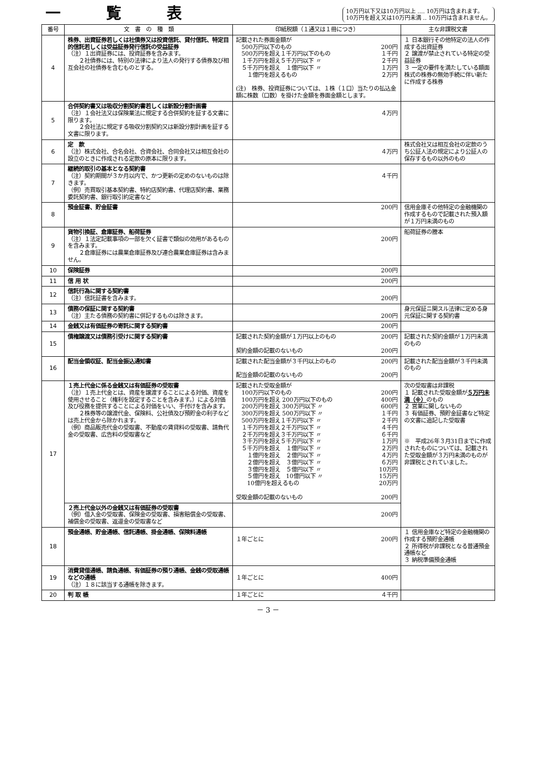一覧表
10万円以下又は10万円以上 ‥‥ 10万円は含まれます。
10万円を超え又は10万円未満 ‥ 10万円は含まれません。
| 番号 | 文 書 の 種 類 | 印紙税額（１通又は１冊につき） | 主な非課税文書 |
| --- | --- | --- | --- |
| 4 | 株券、出資証券若しくは社債券又は投資信託、貸付信託、特定目的信託若しくは受益証券発行信託の受益証券 （注）１出資証券には、投資証券を含みます。 ２社債券には、特別の法律により法人の発行する債券及び相互会社の社債券を含むものとする。 | 記載された券面金額が 500万円以下のもの 200円 500万円を超え１千万円以下のもの １千円 １千万円を超え５千万円以下 〃 ２千円 ５千万円を超え １億円以下 〃 １万円 １億円を超えるもの ２万円 (注) 株券、投資証券については、１株（１口）当たりの払込金額に株数（口数）を掛けた金額を券面金額とします。 | １ 日本銀行その他特定の法人の作成する出資証券 ２ 譲渡が禁止されている特定の受益証券 ３ 一定の要件を満たしている額面株式の株券の無効手続に伴い新たに作成する株券 |
| 5 | 合併契約書又は吸収分割契約書若しくは新設分割計画書 （注）１会社法又は保険業法に規定する合併契約を証する文書に限ります。 ２会社法に規定する吸収分割契約又は新設分割計画を証する文書に限ります。 | ４万円 | |
| 6 | 定 款 （注）株式会社、合名会社、合資会社、合同会社又は相互会社の設立のときに作成される定款の原本に限ります。 | ４万円 | 株式会社又は相互会社の定款のうち公証人法の規定により公証人の保存するもの以外のもの |
| 7 | 継続的取引の基本となる契約書 （注）契約期間が３か月以内で、かつ更新の定めのないものは除きます。 （例）売買取引基本契約書、特約店契約書、代理店契約書、業務委託契約書、銀行取引約定書など | ４千円 | |
| 8 | 預金証書、貯金証書 | 200円 | 信用金庫その他特定の金融機関の作成するもので記載された預入額が１万円未満のもの |
| 9 | 貨物引換証、倉庫証券、船荷証券 （注）１法定記載事項の一部を欠く証書で類似の効用があるものを含みます。 ２倉庫証券には農業倉庫証券及び連合農業倉庫証券は含みません。 | 200円 | 船荷証券の謄本 |
| 10 | 保険証券 | 200円 | |
| 11 | 信 用 状 | 200円 | |
| 12 | 信託行為に関する契約書 （注）信託証書を含みます。 | 200円 | |
| 13 | 債務の保証に関する契約書 （注）主たる債務の契約書に併記するものは除きます。 | 200円 | 身元保証ニ関スル法律に定める身元保証に関する契約書 |
| 14 | 金銭又は有価証券の寄託に関する契約書 | 200円 | |
| 15 | 債権譲渡又は債務引受けに関する契約書 | 記載された契約金額が１万円以上のもの 200円 契約金額の記載のないもの 200円 | 記載された契約金額が１万円未満のもの |
| 16 | 配当金領収証、配当金振込通知書 | 記載された配当金額が３千円以上のもの 200円 配当金額の記載のないもの 200円 | 記載された配当金額が３千円未満のもの |
| 17 | １売上代金に係る金銭又は有価証券の受取書 （注）１売上代金とは、資産を譲渡することによる対価、資産を使用させること（権利を設定することを含みます。）による対価及び役務を提供することによる対価をいい、手付けを含みます。 ２株券等の譲渡代金、保険料、公社債及び預貯金の利子などは売上代金から除かれます。 （例）商品販売代金の受取書、不動産の賃貸料の受取書、請負代金の受取書、広告料の受取書など | 記載された受取金額が 100万円以下のもの 200円 100万円を超え 200万円以下のもの 400円 200万円を超え 300万円以下 〃 600円 300万円を超え 500万円以下 〃 １千円 500万円を超え１千万円以下 〃 ２千円 １千万円を超え２千万円以下 〃 ４千円 ２千万円を超え３千万円以下 〃 ６千円 ３千万円を超え５千万円以下 〃 １万円 ５千万円を超え １億円以下 〃 ２万円 １億円を超え ２億円以下 〃 ４万円 ２億円を超え ３億円以下 〃 ６万円 ３億円を超え ５億円以下 〃 10万円 ５億円を超え 10億円以下 〃 15万円 10億円を超えるもの 20万円 受取金額の記載のないもの 200円 | 次の受取書は非課税 １ 記載された受取金額が ５万円未満（※） のもの ２ 営業に関しないもの ３ 有価証券、預貯金証書など特定の文書に追記した受取書 ※ 平成26年３月31日までに作成されたものについては、記載された受取金額が３万円未満のものが非課税とされていました。 |
| | ２売上代金以外の金銭又は有価証券の受取書 （例）借入金の受取書、保険金の受取書、損害賠償金の受取書、補償金の受取書、返還金の受取書など | 200円 | |
| 18 | 預金通帳、貯金通帳、信託通帳、掛金通帳、保険料通帳 | １年ごとに 200円 | １ 信用金庫など特定の金融機関の作成する預貯金通帳 ２ 所得税が非課税となる普通預金通帳など ３ 納税準備預金通帳 |
| 19 | 消費貸借通帳、請負通帳、有価証券の預り通帳、金銭の受取通帳などの通帳 （注）１８に該当する通帳を除きます。 | １年ごとに 400円 | |
| 20 | 判 取 帳 | １年ごとに ４千円 | |
－ 3 －